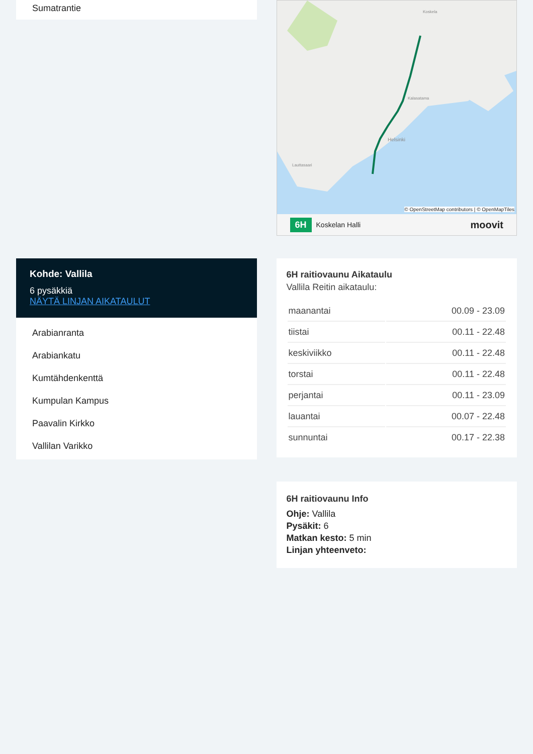Sumatrantie
Kohde: Vallila
6 pysäkkiä
NÄYTÄ LINJAN AIKATAULUT
Arabianranta
Arabiankatu
Kumtähdenkenttä
Kumpulan Kampus
Paavalin Kirkko
Vallilan Varikko
Koskela
Helsinki
Kalasatama
Lauttasaari
© OpenStreetMap contributors | © OpenMapTiles
6H Koskelan Halli moovit
6H raitiovaunu Aikataulu
Vallila Reitin aikataulu:
| maanantai | 00.09 - 23.09 |
| tiistai | 00.11 - 22.48 |
| keskiviikko | 00.11 - 22.48 |
| torstai | 00.11 - 22.48 |
| perjantai | 00.11 - 23.09 |
| lauantai | 00.07 - 22.48 |
| sunnuntai | 00.17 - 22.38 |
6H raitiovaunu Info
Ohje: Vallila
Pysäkit: 6
Matkan kesto: 5 min
Linjan yhteenveto: